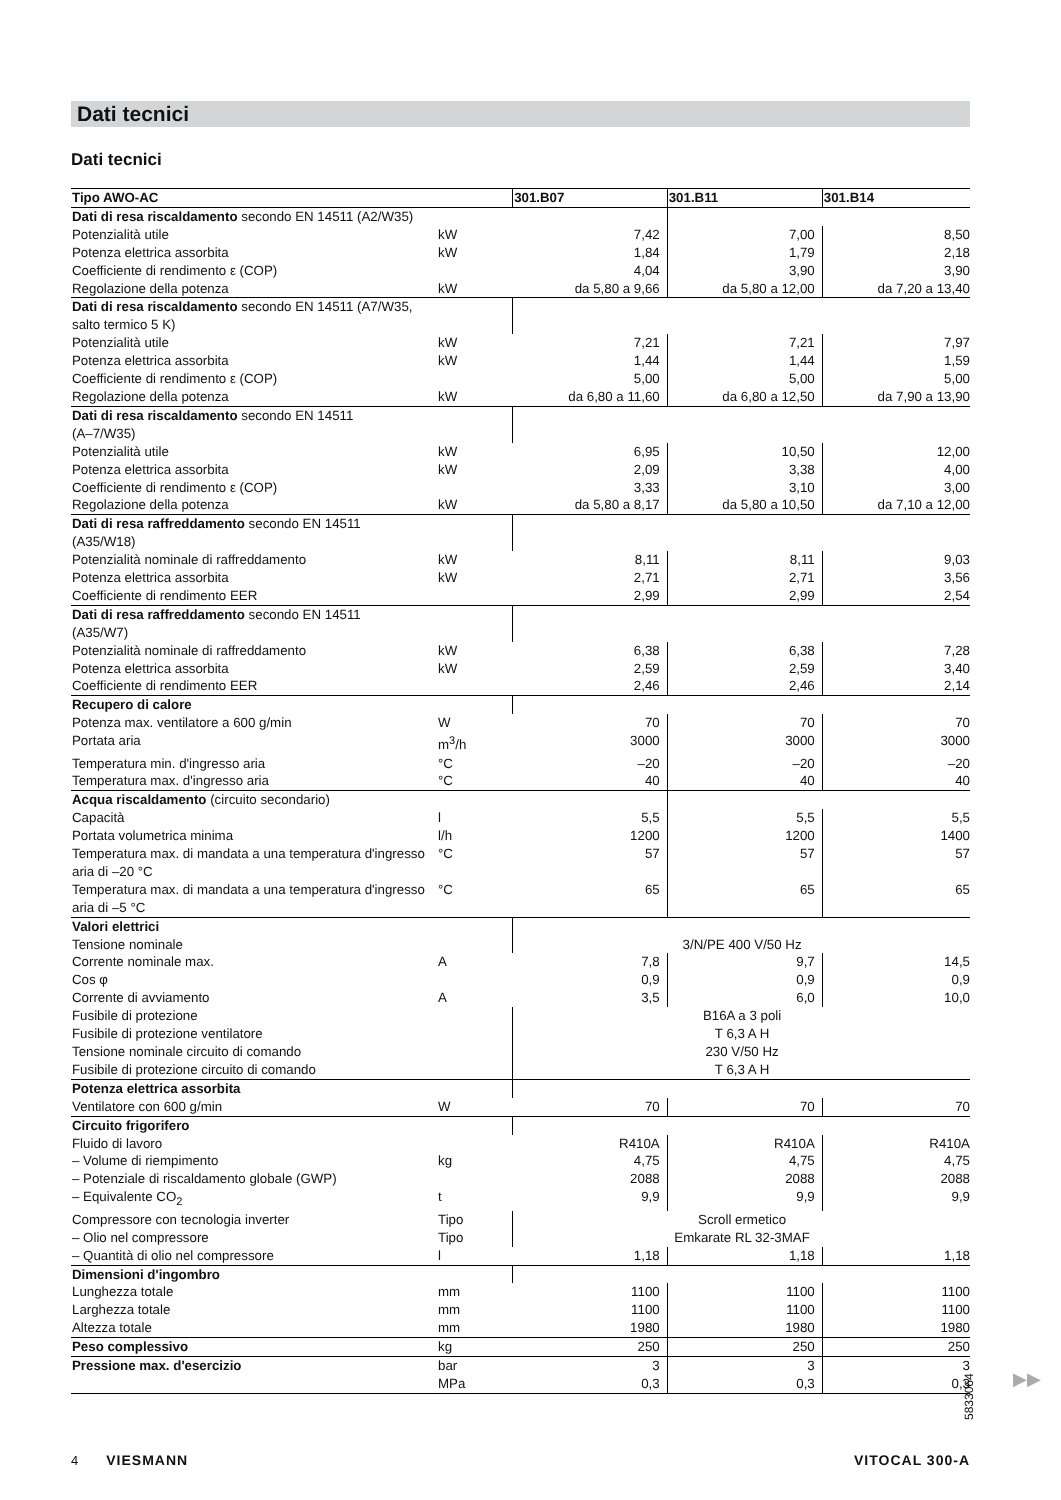Dati tecnici
Dati tecnici
| Tipo AWO-AC | | 301.B07 | 301.B11 | 301.B14 |
| --- | --- | --- | --- | --- |
| Dati di resa riscaldamento secondo EN 14511 (A2/W35) | | | | |
| Potenzialità utile | kW | 7,42 | 7,00 | 8,50 |
| Potenza elettrica assorbita | kW | 1,84 | 1,79 | 2,18 |
| Coefficiente di rendimento ε (COP) | | 4,04 | 3,90 | 3,90 |
| Regolazione della potenza | kW | da 5,80 a 9,66 | da 5,80 a 12,00 | da 7,20 a 13,40 |
| Dati di resa riscaldamento secondo EN 14511 (A7/W35, salto termico 5 K) | | | | |
| Potenzialità utile | kW | 7,21 | 7,21 | 7,97 |
| Potenza elettrica assorbita | kW | 1,44 | 1,44 | 1,59 |
| Coefficiente di rendimento ε (COP) | | 5,00 | 5,00 | 5,00 |
| Regolazione della potenza | kW | da 6,80 a 11,60 | da 6,80 a 12,50 | da 7,90 a 13,90 |
| Dati di resa riscaldamento secondo EN 14511 (A–7/W35) | | | | |
| Potenzialità utile | kW | 6,95 | 10,50 | 12,00 |
| Potenza elettrica assorbita | kW | 2,09 | 3,38 | 4,00 |
| Coefficiente di rendimento ε (COP) | | 3,33 | 3,10 | 3,00 |
| Regolazione della potenza | kW | da 5,80 a 8,17 | da 5,80 a 10,50 | da 7,10 a 12,00 |
| Dati di resa raffreddamento secondo EN 14511 (A35/W18) | | | | |
| Potenzialità nominale di raffreddamento | kW | 8,11 | 8,11 | 9,03 |
| Potenza elettrica assorbita | kW | 2,71 | 2,71 | 3,56 |
| Coefficiente di rendimento EER | | 2,99 | 2,99 | 2,54 |
| Dati di resa raffreddamento secondo EN 14511 (A35/W7) | | | | |
| Potenzialità nominale di raffreddamento | kW | 6,38 | 6,38 | 7,28 |
| Potenza elettrica assorbita | kW | 2,59 | 2,59 | 3,40 |
| Coefficiente di rendimento EER | | 2,46 | 2,46 | 2,14 |
| Recupero di calore | | | | |
| Potenza max. ventilatore a 600 g/min | W | 70 | 70 | 70 |
| Portata aria | m<sup>3</sup>/h | 3000 | 3000 | 3000 |
| Temperatura min. d'ingresso aria | °C | –20 | –20 | –20 |
| Temperatura max. d'ingresso aria | °C | 40 | 40 | 40 |
| Acqua riscaldamento (circuito secondario) | | | | |
| Capacità | l | 5,5 | 5,5 | 5,5 |
| Portata volumetrica minima | l/h | 1200 | 1200 | 1400 |
| Temperatura max. di mandata a una temperatura d'ingresso aria di –20 °C | °C | 57 | 57 | 57 |
| Temperatura max. di mandata a una temperatura d'ingresso aria di –5 °C | °C | 65 | 65 | 65 |
| Valori elettrici | | | | |
| Tensione nominale | | 3/N/PE 400 V/50 Hz | | |
| Corrente nominale max. | A | 7,8 | 9,7 | 14,5 |
| Cos φ | | 0,9 | 0,9 | 0,9 |
| Corrente di avviamento | A | 3,5 | 6,0 | 10,0 |
| Fusibile di protezione | | B16A a 3 poli | | |
| Fusibile di protezione ventilatore | | T 6,3 A H | | |
| Tensione nominale circuito di comando | | 230 V/50 Hz | | |
| Fusibile di protezione circuito di comando | | T 6,3 A H | | |
| Potenza elettrica assorbita | | | | |
| Ventilatore con 600 g/min | W | 70 | 70 | 70 |
| Circuito frigorifero | | | | |
| Fluido di lavoro | | R410A | R410A | R410A |
| – Volume di riempimento | kg | 4,75 | 4,75 | 4,75 |
| – Potenziale di riscaldamento globale (GWP) | | 2088 | 2088 | 2088 |
| – Equivalente CO<sub>2</sub> | t | 9,9 | 9,9 | 9,9 |
| Compressore con tecnologia inverter | Tipo | Scroll ermetico | | |
| – Olio nel compressore | Tipo | Emkarate RL 32-3MAF | | |
| – Quantità di olio nel compressore | l | 1,18 | 1,18 | 1,18 |
| Dimensioni d'ingombro | | | | |
| Lunghezza totale | mm | 1100 | 1100 | 1100 |
| Larghezza totale | mm | 1100 | 1100 | 1100 |
| Altezza totale | mm | 1980 | 1980 | 1980 |
| Peso complessivo | kg | 250 | 250 | 250 |
| Pressione max. d'esercizio | bar | 3 | 3 | 3 |
| | MPa | 0,3 | 0,3 | 0,3 |
▶▶
5833064
4 VIESMANN VITOCAL 300-A